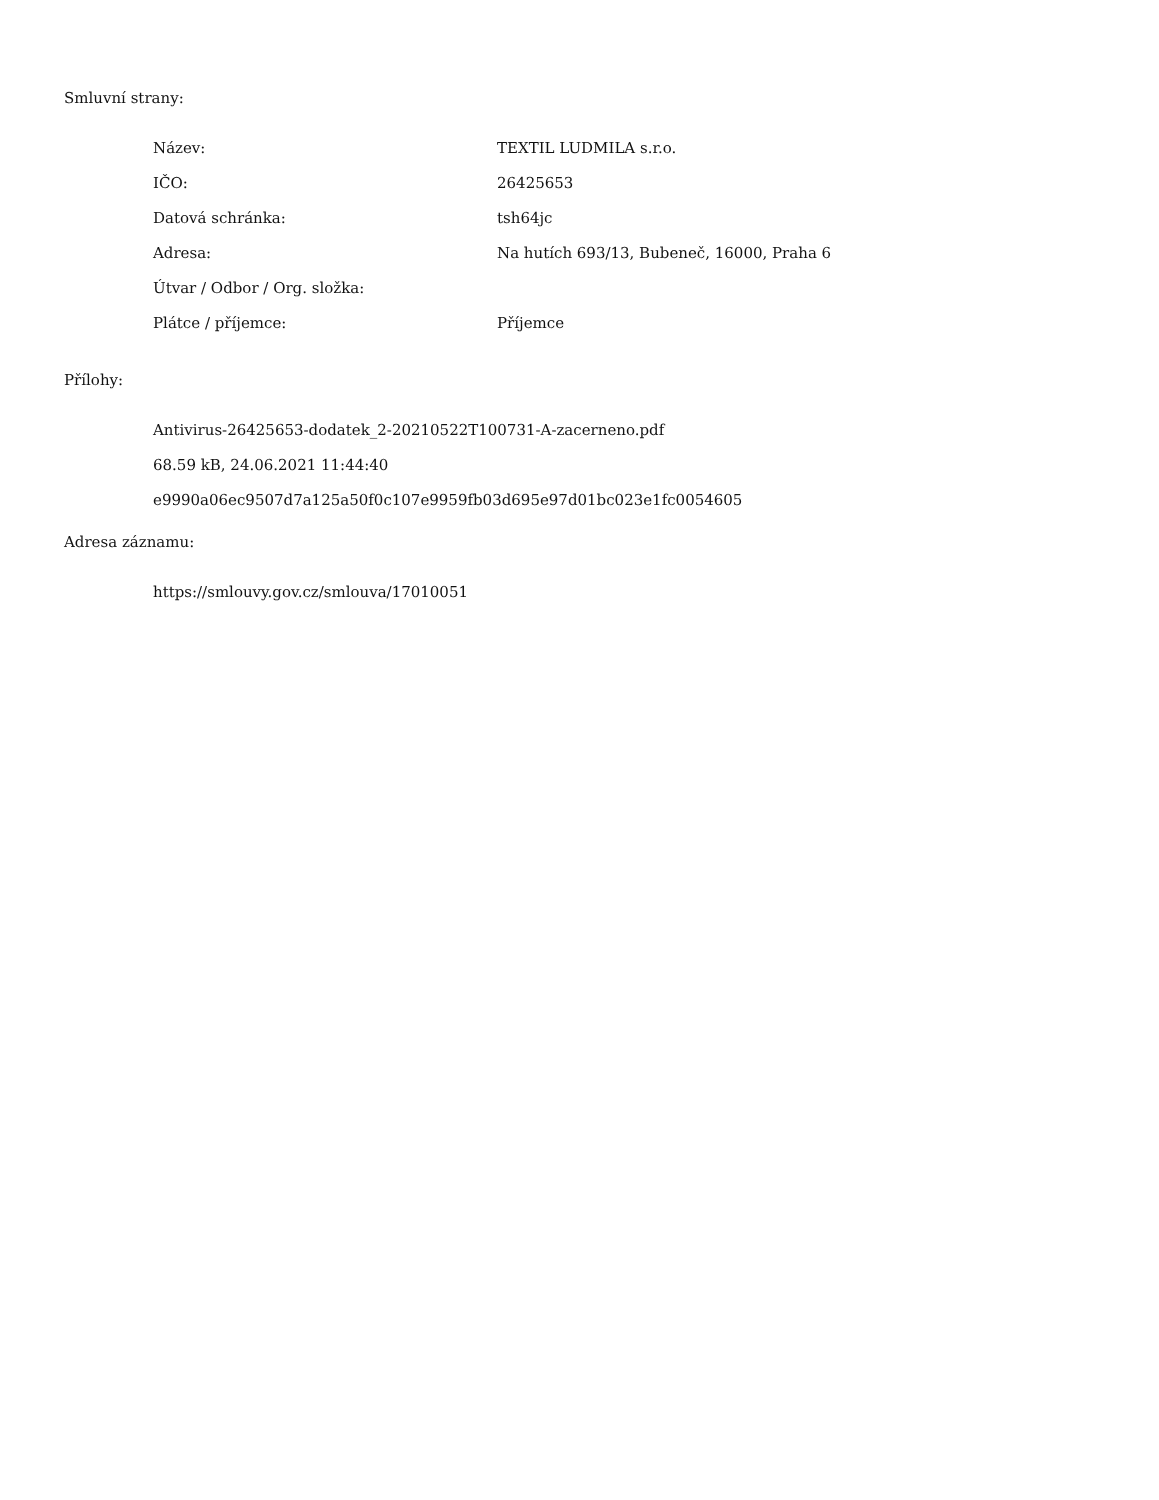Smluvní strany:
Název: TEXTIL LUDMILA s.r.o.
IČO: 26425653
Datová schránka: tsh64jc
Adresa: Na hutích 693/13, Bubeneč, 16000, Praha 6
Útvar / Odbor / Org. složka:
Plátce / příjemce: Příjemce
Přílohy:
Antivirus-26425653-dodatek_2-20210522T100731-A-zacerneno.pdf
68.59 kB, 24.06.2021 11:44:40
e9990a06ec9507d7a125a50f0c107e9959fb03d695e97d01bc023e1fc0054605
Adresa záznamu:
https://smlouvy.gov.cz/smlouva/17010051